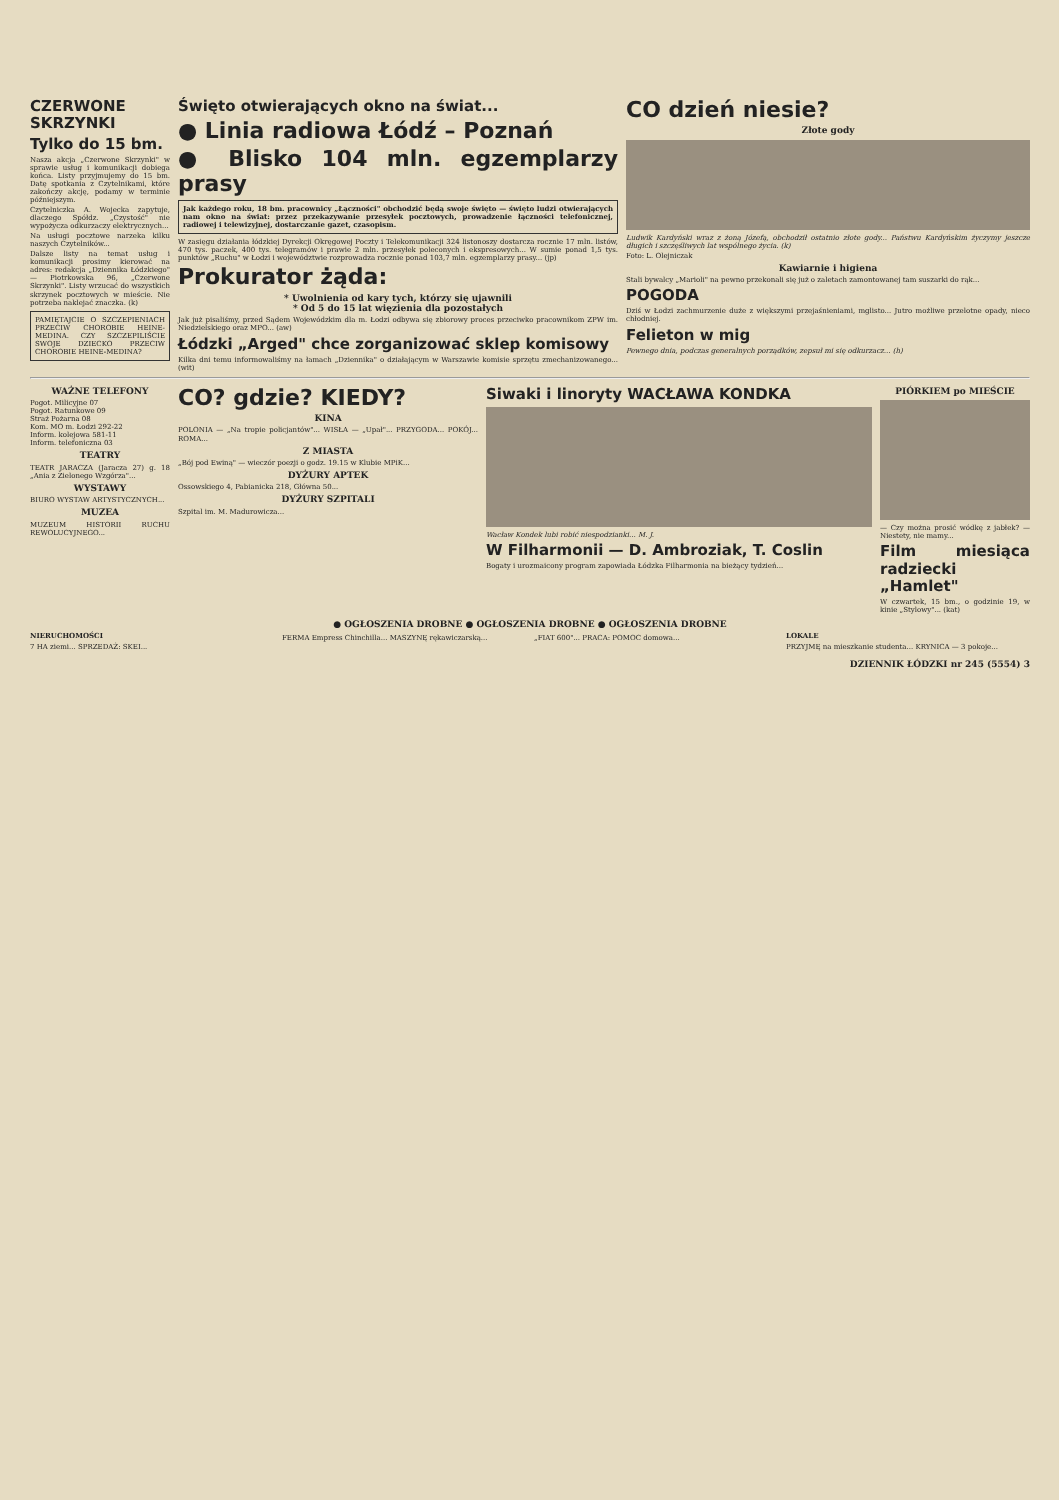CZERWONE SKRZYNKI
Tylko do 15 bm.
Nasza akcja „Czerwone Skrzynki" w sprawie usług i komunikacji dobiega końca. Listy przyjmujemy do 15 bm. Datę spotkania z Czytelnikami, które zakończy akcję, podamy w terminie późniejszym.
Czytelniczka A. Wojecka zapytuje, dlaczego Spółdz. „Czystość" nie wypożycza odkurzaczy elektrycznych...
Na usługi pocztowe narzeka kilku naszych Czytelników...
Dalsze listy na temat usług i komunikacji prosimy kierować na adres: redakcja „Dziennika Łódzkiego" — Piotrkowska 96, „Czerwone Skrzynki". Listy wrzucać do wszystkich skrzynek pocztowych w mieście. Nie potrzeba naklejać znaczka. (k)
PAMIĘTAJCIE O SZCZEPIENIACH PRZECIW CHOROBIE HEINE-MEDINA. CZY SZCZEPILIŚCIE SWOJE DZIECKO PRZECIW CHOROBIE HEINE-MEDINA?
Święto otwierających okno na świat...
● Linia radiowa Łódź – Poznań
● Blisko 104 mln. egzemplarzy prasy
Jak każdego roku, 18 bm. pracownicy „Łączności" obchodzić będą swoje święto — święto ludzi otwierających nam okno na świat: przez przekazywanie przesyłek pocztowych, prowadzenie łączności telefonicznej, radiowej i telewizyjnej, dostarczanie gazet, czasopism.
W zasięgu działania łódzkiej Dyrekcji Okręgowej Poczty i Telekomunikacji 324 listonoszy dostarcza rocznie 17 mln. listów, 470 tys. paczek, 400 tys. telegramów i prawie 2 mln. przesyłek poleconych i ekspresowych... W sumie ponad 1,5 tys. punktów „Ruchu" w Łodzi i województwie rozprowadza rocznie ponad 103,7 mln. egzemplarzy prasy... (jp)
Prokurator żąda:
* Uwolnienia od kary tych, którzy się ujawnili
* Od 5 do 15 lat więzienia dla pozostałych
Jak już pisaliśmy, przed Sądem Wojewódzkim dla m. Łodzi odbywa się zbiorowy proces przeciwko pracownikom ZPW im. Niedzielskiego oraz MPO... (aw)
Łódzki „Arged" chce zorganizować sklep komisowy
Kilka dni temu informowaliśmy na łamach „Dziennika" o działającym w Warszawie komisie sprzętu zmechanizowanego... (wit)
CO dzień niesie?
Złote gody
Ludwik Kardyński wraz z żoną Józefą, obchodził ostatnio złote gody... Państwu Kardyńskim życzymy jeszcze długich i szczęśliwych lat wspólnego życia. (k)
Foto: L. Olejniczak
Kawiarnie i higiena
Stali bywalcy „Marioli" na pewno przekonali się już o zaletach zamontowanej tam suszarki do rąk...
POGODA
Dziś w Łodzi zachmurzenie duże z większymi przejaśnieniami, mglisto... Jutro możliwe przelotne opady, nieco chłodniej.
Felieton w mig
Pewnego dnia, podczas generalnych porządków, zepsuł mi się odkurzacz... (h)
WAŻNE TELEFONY
Pogot. Milicyjne 07
Pogot. Ratunkowe 09
Straż Pożarna 08
Kom. MO m. Łodzi 292-22
Inform. kolejowa 581-11
Inform. telefoniczna 03
TEATRY
TEATR JARACZA (Jaracza 27) g. 18 „Ania z Zielonego Wzgórza"...
WYSTAWY
BIURO WYSTAW ARTYSTYCZNYCH...
MUZEA
MUZEUM HISTORII RUCHU REWOLUCYJNEGO...
CO? gdzie? KIEDY?
KINA
POLONIA — „Na tropie policjantów"... WISŁA — „Upał"... PRZYGODA... POKÓJ... ROMA...
Z MIASTA
„Bój pod Ewiną" — wieczór poezji o godz. 19.15 w Klubie MPiK...
DYŻURY APTEK
Ossowskiego 4, Pabianicka 218, Główna 50...
DYŻURY SZPITALI
Szpital im. M. Madurowicza...
Siwaki i linoryty WACŁAWA KONDKA
Wacław Kondek lubi robić niespodzianki... M. J.
W Filharmonii — D. Ambroziak, T. Coslin
Bogaty i urozmaicony program zapowiada Łódzka Filharmonia na bieżący tydzień...
PIÓRKIEM po MIEŚCIE
— Czy można prosić wódkę z jabłek? — Niestety, nie mamy...
Film miesiąca radziecki „Hamlet"
W czwartek, 15 bm., o godzinie 19, w kinie „Stylowy"... (kat)
● OGŁOSZENIA DROBNE ● OGŁOSZENIA DROBNE ● OGŁOSZENIA DROBNE
NIERUCHOMOŚCI
7 HA ziemi... SPRZEDAŻ: SKEI...
FERMA Empress Chinchilla... MASZYNĘ rękawiczarską...
„FIAT 600"... PRACA: POMOC domowa...
LOKALE
PRZYJMĘ na mieszkanie studenta... KRYNICA — 3 pokoje...
DZIENNIK ŁÓDZKI nr 245 (5554) 3